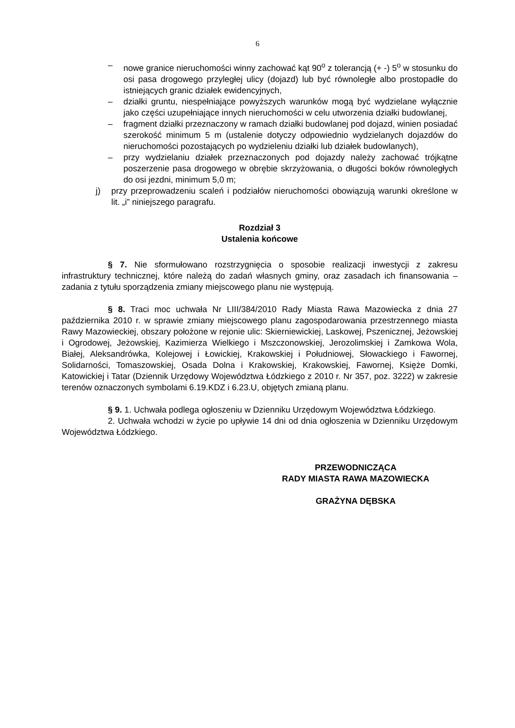6
– nowe granice nieruchomości winny zachować kąt 90<sup>o</sup> z tolerancją (+ -) 5<sup>o</sup> w stosunku do osi pasa drogowego przyległej ulicy (dojazd) lub być równoległe albo prostopadłe do istniejących granic działek ewidencyjnych,
– działki gruntu, niespełniające powyższych warunków mogą być wydzielane wyłącznie jako części uzupełniające innych nieruchomości w celu utworzenia działki budowlanej,
– fragment działki przeznaczony w ramach działki budowlanej pod dojazd, winien posiadać szerokość minimum 5 m (ustalenie dotyczy odpowiednio wydzielanych dojazdów do nieruchomości pozostających po wydzieleniu działki lub działek budowlanych),
– przy wydzielaniu działek przeznaczonych pod dojazdy należy zachować trójkątne poszerzenie pasa drogowego w obrębie skrzyżowania, o długości boków równoległych do osi jezdni, minimum 5,0 m;
j) przy przeprowadzeniu scaleń i podziałów nieruchomości obowiązują warunki określone w lit. „i” niniejszego paragrafu.
Rozdział 3
Ustalenia końcowe
§ 7. Nie sformułowano rozstrzygnięcia o sposobie realizacji inwestycji z zakresu infrastruktury technicznej, które należą do zadań własnych gminy, oraz zasadach ich finansowania – zadania z tytułu sporządzenia zmiany miejscowego planu nie występują.
§ 8. Traci moc uchwała Nr LIII/384/2010 Rady Miasta Rawa Mazowiecka z dnia 27 października 2010 r. w sprawie zmiany miejscowego planu zagospodarowania przestrzennego miasta Rawy Mazowieckiej, obszary położone w rejonie ulic: Skierniewickiej, Laskowej, Pszenicznej, Jeżowskiej i Ogrodowej, Jeżowskiej, Kazimierza Wielkiego i Mszczonowskiej, Jerozolimskiej i Zamkowa Wola, Białej, Aleksandrówka, Kolejowej i Łowickiej, Krakowskiej i Południowej, Słowackiego i Fawornej, Solidarności, Tomaszowskiej, Osada Dolna i Krakowskiej, Krakowskiej, Fawornej, Księże Domki, Katowickiej i Tatar (Dziennik Urzędowy Województwa Łódzkiego z 2010 r. Nr 357, poz. 3222) w zakresie terenów oznaczonych symbolami 6.19.KDZ i 6.23.U, objętych zmianą planu.
§ 9. 1. Uchwała podlega ogłoszeniu w Dzienniku Urzędowym Województwa Łódzkiego.
2. Uchwała wchodzi w życie po upływie 14 dni od dnia ogłoszenia w Dzienniku Urzędowym Województwa Łódzkiego.
PRZEWODNICZĄCA
RADY MIASTA RAWA MAZOWIECKA
GRAŻYNA DĘBSKA